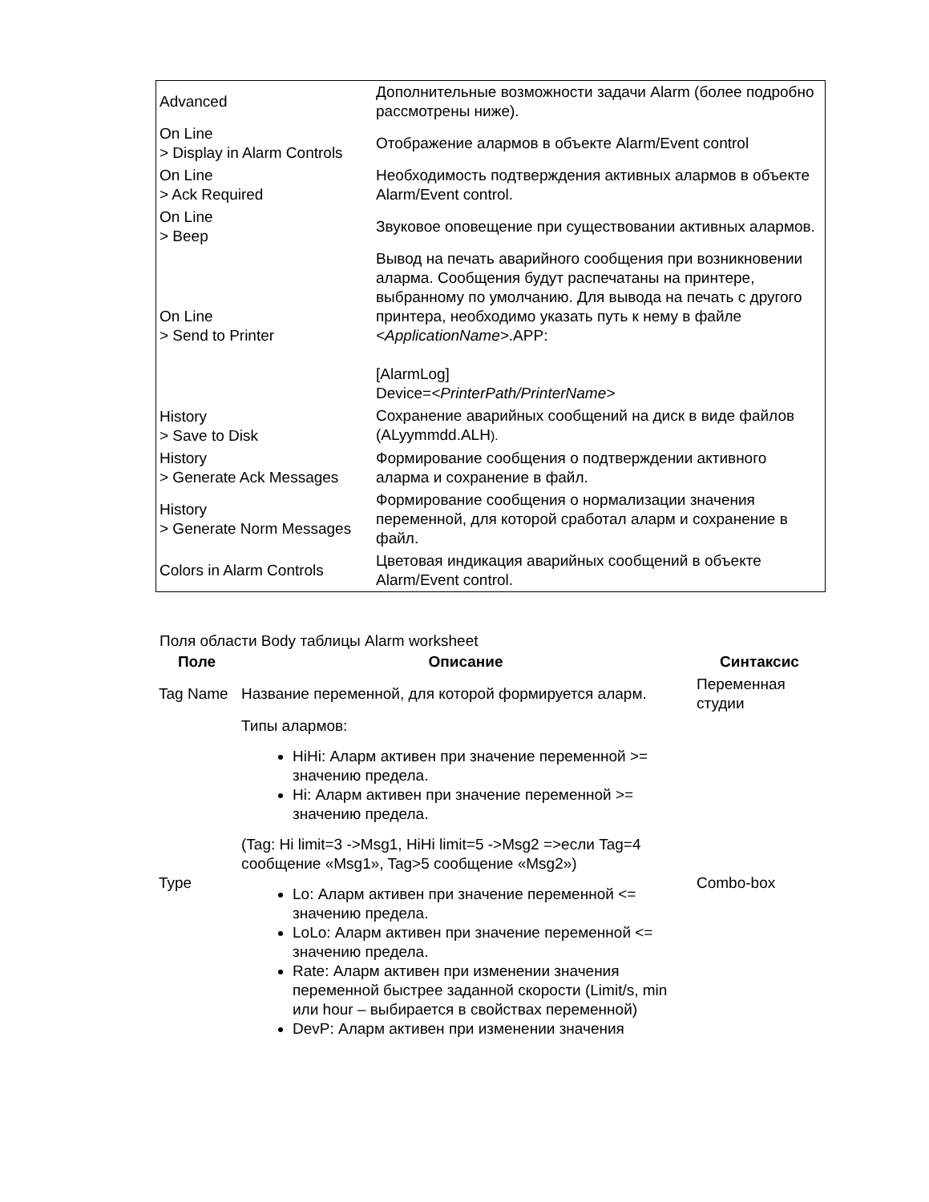| Advanced | Дополнительные возможности задачи Alarm (более подробно рассмотрены ниже). |
| On Line > Display in Alarm Controls | Отображение алармов в объекте Alarm/Event control |
| On Line > Ack Required | Необходимость подтверждения активных алармов в объекте Alarm/Event control. |
| On Line > Beep | Звуковое оповещение при существовании активных алармов. |
| On Line > Send to Printer | Вывод на печать аварийного сообщения при возникновении аларма. Сообщения будут распечатаны на принтере, выбранному по умолчанию. Для вывода на печать с другого принтера, необходимо указать путь к нему в файле <ApplicationName> .APP: [AlarmLog] Device= <PrinterPath/PrinterName> |
| History > Save to Disk | Сохранение аварийных сообщений на диск в виде файлов (ALyymmdd.ALH ). |
| History > Generate Ack Messages | Формирование сообщения о подтверждении активного аларма и сохранение в файл. |
| History > Generate Norm Messages | Формирование сообщения о нормализации значения переменной, для которой сработал аларм и сохранение в файл. |
| Colors in Alarm Controls | Цветовая индикация аварийных сообщений в объекте Alarm/Event control. |
Поля области Body таблицы Alarm worksheet
| Поле | Описание | Синтаксис |
| --- | --- | --- |
| Tag Name | Название переменной, для которой формируется аларм. | Переменная студии |
| Type | Типы алармов: HiHi: Аларм активен при значение переменной >= значению предела. Hi: Аларм активен при значение переменной >= значению предела. (Tag: Hi limit=3 ->Msg1, HiHi limit=5 ->Msg2 =>если Tag=4 сообщение «Msg1», Tag>5 сообщение «Msg2») Lo: Аларм активен при значение переменной <= значению предела. LoLo: Аларм активен при значение переменной <= значению предела. Rate: Аларм активен при изменении значения переменной быстрее заданной скорости (Limit/s, min или hour – выбирается в свойствах переменной) DevP: Аларм активен при изменении значения | Combo-box |